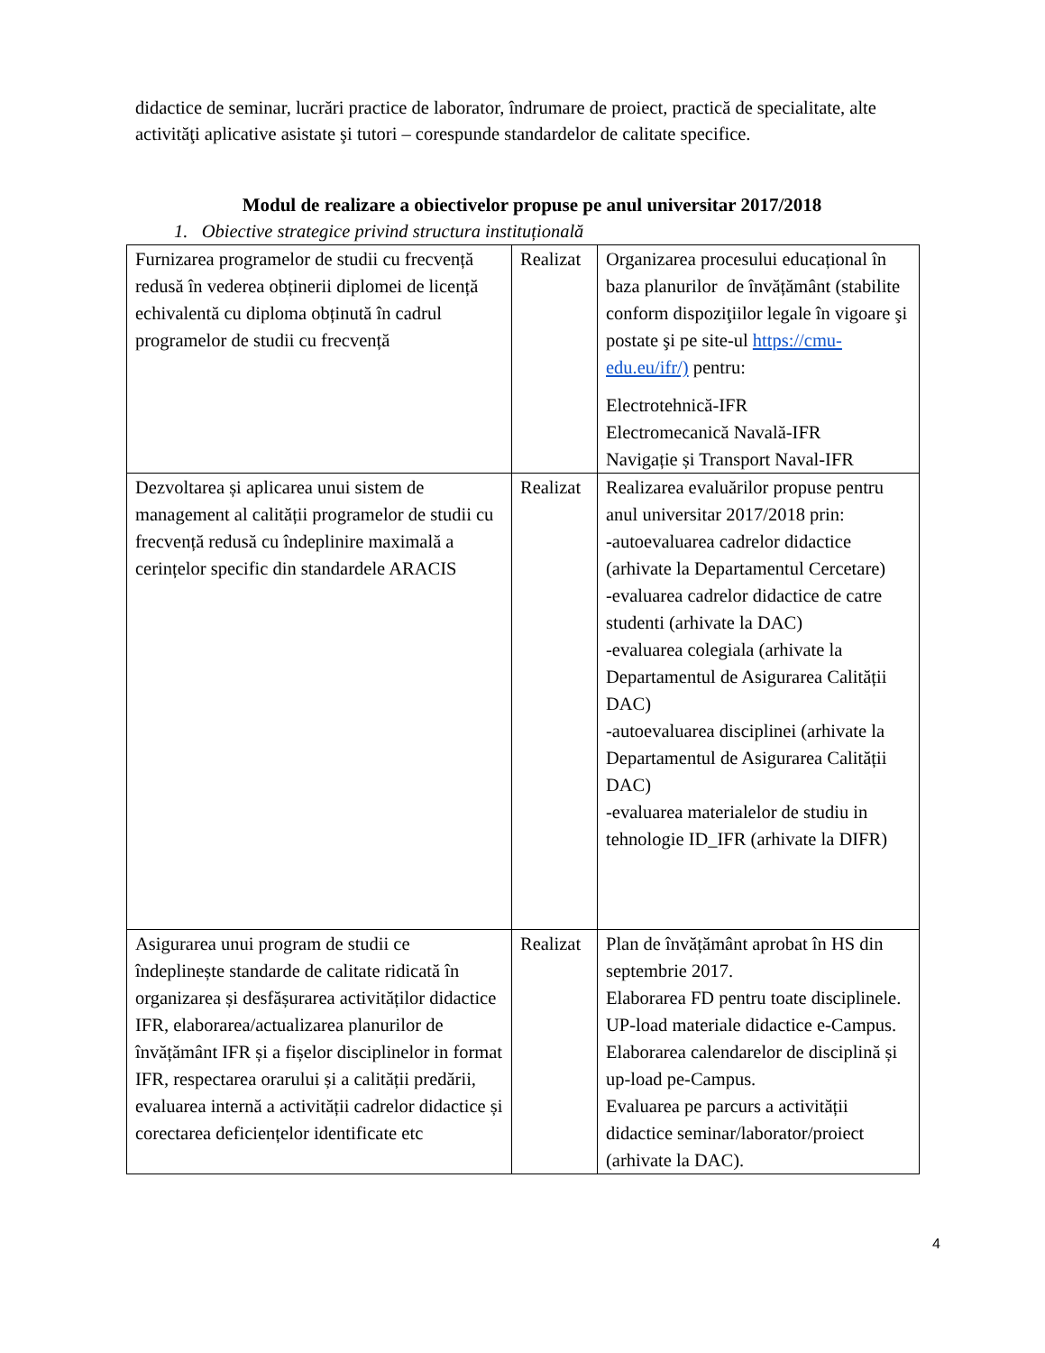didactice de seminar, lucrări practice de laborator, îndrumare de proiect, practică de specialitate, alte activităţi aplicative asistate şi tutori – corespunde standardelor de calitate specifice.
Modul de realizare a obiectivelor propuse pe anul universitar 2017/2018
1. Obiective strategice privind structura instituțională
| Furnizarea programelor de studii cu frecvență redusă în vederea obținerii diplomei de licență echivalentă cu diploma obținută în cadrul programelor de studii cu frecvență | Realizat | Organizarea procesului educațional în baza planurilor de învățământ (stabilite conform dispoziţiilor legale în vigoare şi postate şi pe site-ul https://cmu-edu.eu/ifr/) pentru: Electrotehnică-IFR Electromecanică Navală-IFR Navigație și Transport Naval-IFR |
| Dezvoltarea și aplicarea unui sistem de management al calității programelor de studii cu frecvență redusă cu îndeplinire maximală a cerințelor specific din standardele ARACIS | Realizat | Realizarea evaluărilor propuse pentru anul universitar 2017/2018 prin: -autoevaluarea cadrelor didactice (arhivate la Departamentul Cercetare) -evaluarea cadrelor didactice de catre studenti (arhivate la DAC) -evaluarea colegiala (arhivate la Departamentul de Asigurarea Calității DAC) -autoevaluarea disciplinei (arhivate la Departamentul de Asigurarea Calității DAC) -evaluarea materialelor de studiu in tehnologie ID_IFR (arhivate la DIFR) |
| Asigurarea unui program de studii ce îndeplinește standarde de calitate ridicată în organizarea și desfășurarea activităților didactice IFR, elaborarea/actualizarea planurilor de învățământ IFR și a fișelor disciplinelor in format IFR, respectarea orarului și a calității predării, evaluarea internă a activității cadrelor didactice și corectarea deficiențelor identificate etc | Realizat | Plan de învățământ aprobat în HS din septembrie 2017. Elaborarea FD pentru toate disciplinele. UP-load materiale didactice e-Campus. Elaborarea calendarelor de disciplină și up-load pe-Campus. Evaluarea pe parcurs a activității didactice seminar/laborator/proiect (arhivate la DAC). |
4